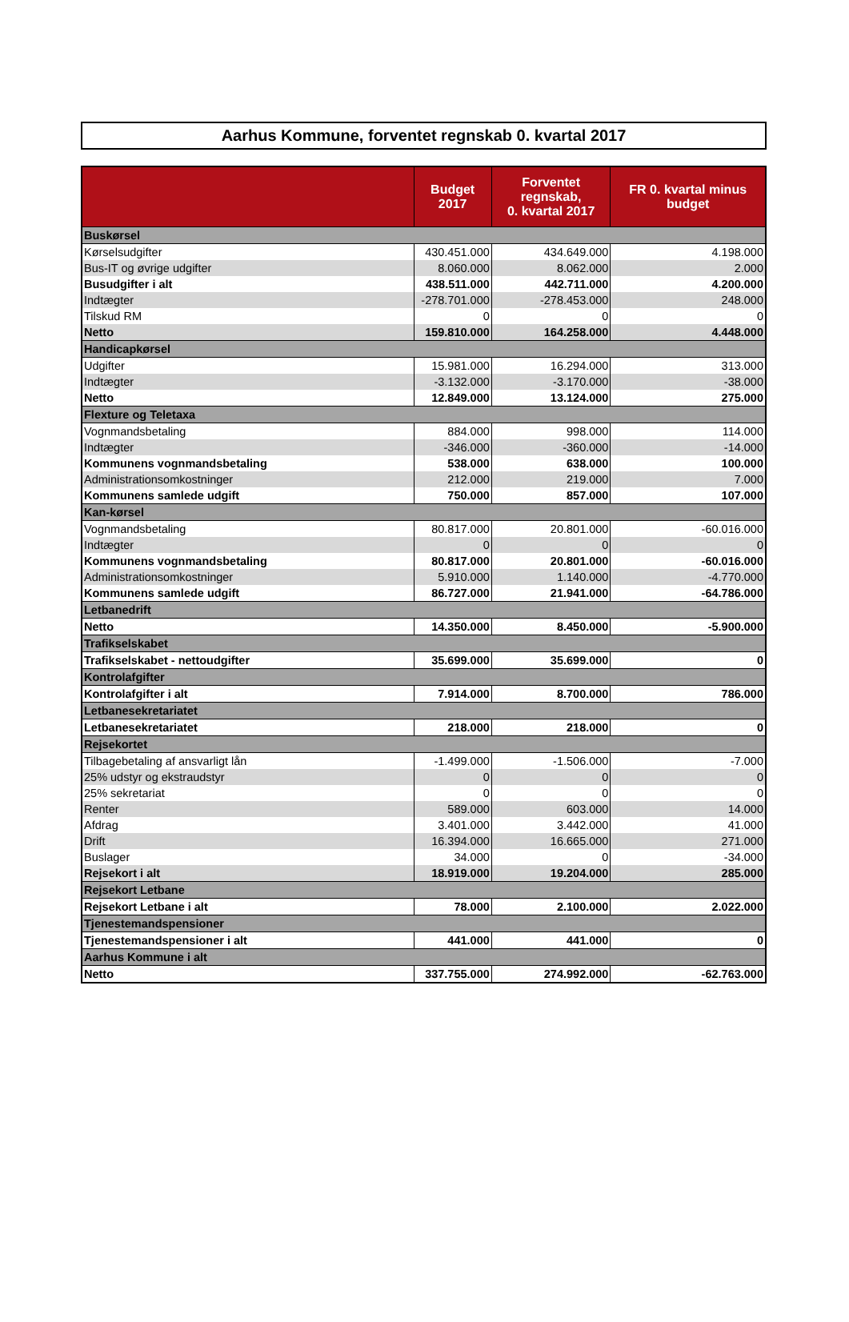Aarhus Kommune, forventet regnskab 0. kvartal 2017
| | Budget 2017 | Forventet regnskab, 0. kvartal 2017 | FR 0. kvartal minus budget |
| --- | --- | --- | --- |
| Buskørsel | | | |
| Kørselsudgifter | 430.451.000 | 434.649.000 | 4.198.000 |
| Bus-IT og øvrige udgifter | 8.060.000 | 8.062.000 | 2.000 |
| Busudgifter i alt | 438.511.000 | 442.711.000 | 4.200.000 |
| Indtægter | -278.701.000 | -278.453.000 | 248.000 |
| Tilskud RM | 0 | 0 | 0 |
| Netto | 159.810.000 | 164.258.000 | 4.448.000 |
| Handicapkørsel | | | |
| Udgifter | 15.981.000 | 16.294.000 | 313.000 |
| Indtægter | -3.132.000 | -3.170.000 | -38.000 |
| Netto | 12.849.000 | 13.124.000 | 275.000 |
| Flexture og Teletaxa | | | |
| Vognmandsbetaling | 884.000 | 998.000 | 114.000 |
| Indtægter | -346.000 | -360.000 | -14.000 |
| Kommunens vognmandsbetaling | 538.000 | 638.000 | 100.000 |
| Administrationsomkostninger | 212.000 | 219.000 | 7.000 |
| Kommunens samlede udgift | 750.000 | 857.000 | 107.000 |
| Kan-kørsel | | | |
| Vognmandsbetaling | 80.817.000 | 20.801.000 | -60.016.000 |
| Indtægter | 0 | 0 | 0 |
| Kommunens vognmandsbetaling | 80.817.000 | 20.801.000 | -60.016.000 |
| Administrationsomkostninger | 5.910.000 | 1.140.000 | -4.770.000 |
| Kommunens samlede udgift | 86.727.000 | 21.941.000 | -64.786.000 |
| Letbanedrift | | | |
| Netto | 14.350.000 | 8.450.000 | -5.900.000 |
| Trafikselskabet | | | |
| Trafikselskabet - nettoudgifter | 35.699.000 | 35.699.000 | 0 |
| Kontrolafgifter | | | |
| Kontrolafgifter i alt | 7.914.000 | 8.700.000 | 786.000 |
| Letbanesekretariatet | | | |
| Letbanesekretariatet | 218.000 | 218.000 | 0 |
| Rejsekortet | | | |
| Tilbagebetaling af ansvarligt lån | -1.499.000 | -1.506.000 | -7.000 |
| 25% udstyr og ekstraudstyr | 0 | 0 | 0 |
| 25% sekretariat | 0 | 0 | 0 |
| Renter | 589.000 | 603.000 | 14.000 |
| Afdrag | 3.401.000 | 3.442.000 | 41.000 |
| Drift | 16.394.000 | 16.665.000 | 271.000 |
| Buslager | 34.000 | 0 | -34.000 |
| Rejsekort i alt | 18.919.000 | 19.204.000 | 285.000 |
| Rejsekort Letbane | | | |
| Rejsekort Letbane i alt | 78.000 | 2.100.000 | 2.022.000 |
| Tjenestemandspensioner | | | |
| Tjenestemandspensioner i alt | 441.000 | 441.000 | 0 |
| Aarhus Kommune i alt | | | |
| Netto | 337.755.000 | 274.992.000 | -62.763.000 |